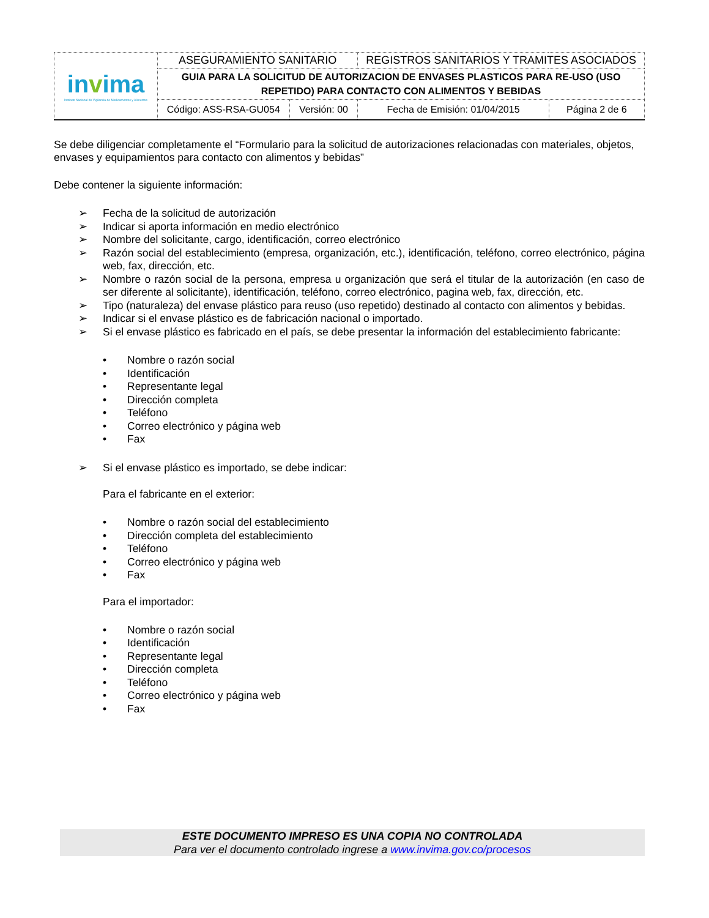| in v ima Instituto Nacional de Vigilancia de Medicamentos y Alimentos | ASEGURAMIENTO SANITARIO | | REGISTROS SANITARIOS Y TRAMITES ASOCIADOS | |
| | GUIA PARA LA SOLICITUD DE AUTORIZACION DE ENVASES PLASTICOS PARA RE-USO (USO REPETIDO) PARA CONTACTO CON ALIMENTOS Y BEBIDAS | | | |
| | Código: ASS-RSA-GU054 | Versión: 00 | Fecha de Emisión: 01/04/2015 | Página 2 de 6 |
Se debe diligenciar completamente el “Formulario para la solicitud de autorizaciones relacionadas con materiales, objetos, envases y equipamientos para contacto con alimentos y bebidas”
Debe contener la siguiente información:
➢ Fecha de la solicitud de autorización
➢ Indicar si aporta información en medio electrónico
➢ Nombre del solicitante, cargo, identificación, correo electrónico
➢ Razón social del establecimiento (empresa, organización, etc.), identificación, teléfono, correo electrónico, página web, fax, dirección, etc.
➢ Nombre o razón social de la persona, empresa u organización que será el titular de la autorización (en caso de ser diferente al solicitante), identificación, teléfono, correo electrónico, pagina web, fax, dirección, etc.
➢ Tipo (naturaleza) del envase plástico para reuso (uso repetido) destinado al contacto con alimentos y bebidas.
➢ Indicar si el envase plástico es de fabricación nacional o importado.
➢ Si el envase plástico es fabricado en el país, se debe presentar la información del establecimiento fabricante:
• Nombre o razón social
• Identificación
• Representante legal
• Dirección completa
• Teléfono
• Correo electrónico y página web
• Fax
➢ Si el envase plástico es importado, se debe indicar:
Para el fabricante en el exterior:
• Nombre o razón social del establecimiento
• Dirección completa del establecimiento
• Teléfono
• Correo electrónico y página web
• Fax
Para el importador:
• Nombre o razón social
• Identificación
• Representante legal
• Dirección completa
• Teléfono
• Correo electrónico y página web
• Fax
ESTE DOCUMENTO IMPRESO ES UNA COPIA NO CONTROLADA
Para ver el documento controlado ingrese a www.invima.gov.co/procesos